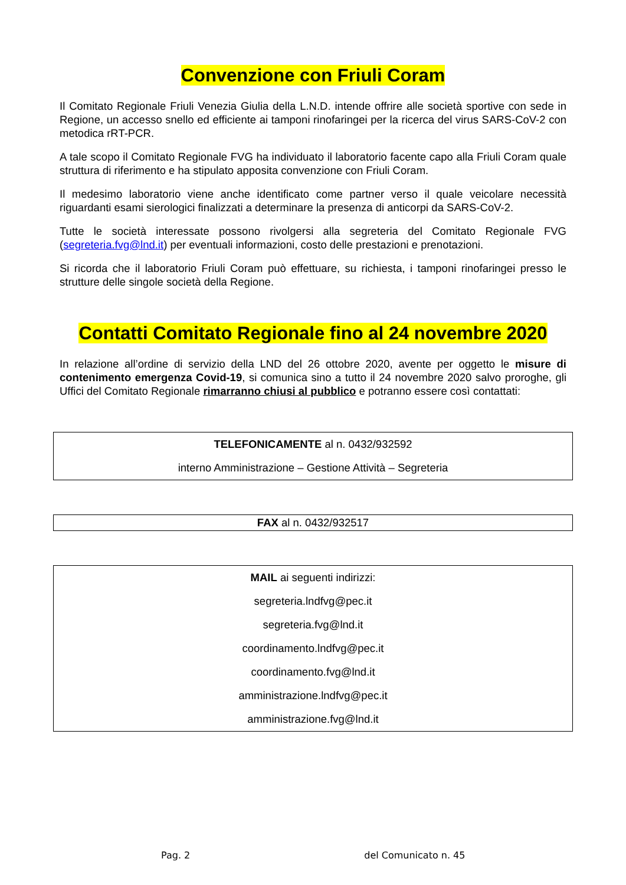Convenzione con Friuli Coram
Il Comitato Regionale Friuli Venezia Giulia della L.N.D. intende offrire alle società sportive con sede in Regione, un accesso snello ed efficiente ai tamponi rinofaringei per la ricerca del virus SARS-CoV-2 con metodica rRT-PCR.
A tale scopo il Comitato Regionale FVG ha individuato il laboratorio facente capo alla Friuli Coram quale struttura di riferimento e ha stipulato apposita convenzione con Friuli Coram.
Il medesimo laboratorio viene anche identificato come partner verso il quale veicolare necessità riguardanti esami sierologici finalizzati a determinare la presenza di anticorpi da SARS-CoV-2.
Tutte le società interessate possono rivolgersi alla segreteria del Comitato Regionale FVG (segreteria.fvg@lnd.it) per eventuali informazioni, costo delle prestazioni e prenotazioni.
Si ricorda che il laboratorio Friuli Coram può effettuare, su richiesta, i tamponi rinofaringei presso le strutture delle singole società della Regione.
Contatti Comitato Regionale fino al 24 novembre 2020
In relazione all’ordine di servizio della LND del 26 ottobre 2020, avente per oggetto le misure di contenimento emergenza Covid-19, si comunica sino a tutto il 24 novembre 2020 salvo proroghe, gli Uffici del Comitato Regionale rimarranno chiusi al pubblico e potranno essere così contattati:
TELEFONICAMENTE al n. 0432/932592
interno Amministrazione – Gestione Attività – Segreteria
FAX al n. 0432/932517
MAIL ai seguenti indirizzi:
segreteria.lndfvg@pec.it
segreteria.fvg@lnd.it
coordinamento.lndfvg@pec.it
coordinamento.fvg@lnd.it
amministrazione.lndfvg@pec.it
amministrazione.fvg@lnd.it
Pag. 2 del Comunicato n. 45